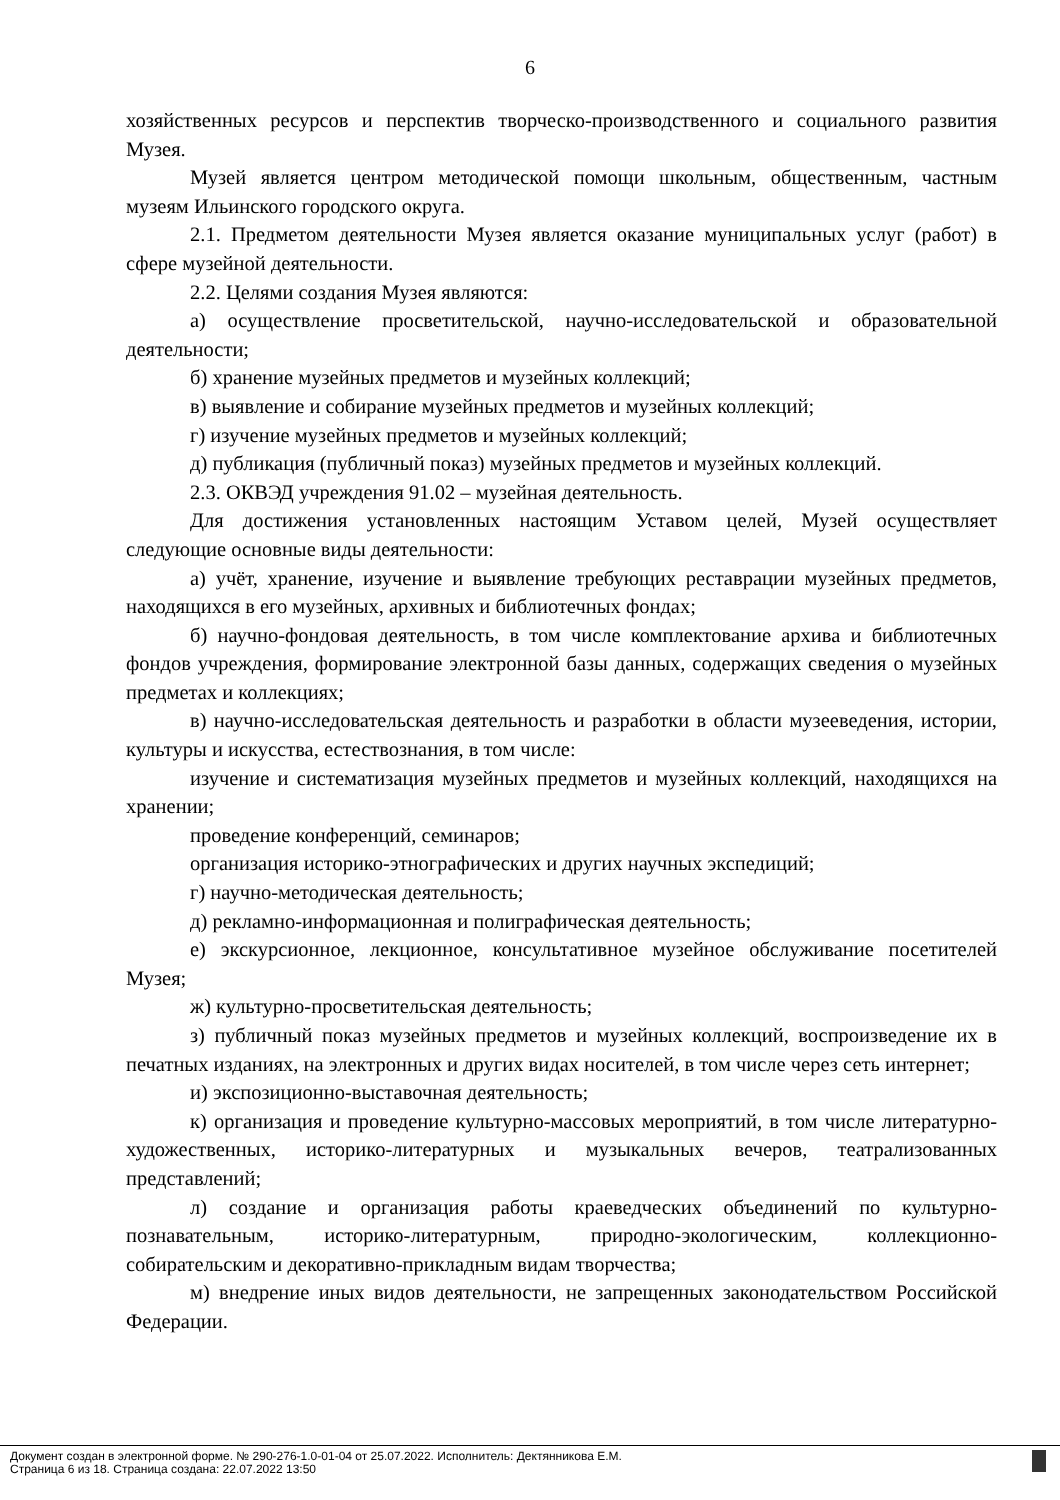6
хозяйственных ресурсов и перспектив творческо-производственного и социального развития Музея.
Музей является центром методической помощи школьным, общественным, частным музеям Ильинского городского округа.
2.1. Предметом деятельности Музея является оказание муниципальных услуг (работ) в сфере музейной деятельности.
2.2. Целями создания Музея являются:
а) осуществление просветительской, научно-исследовательской и образовательной деятельности;
б) хранение музейных предметов и музейных коллекций;
в) выявление и собирание музейных предметов и музейных коллекций;
г) изучение музейных предметов и музейных коллекций;
д) публикация (публичный показ) музейных предметов и музейных коллекций.
2.3. ОКВЭД учреждения 91.02 – музейная деятельность.
Для достижения установленных настоящим Уставом целей, Музей осуществляет следующие основные виды деятельности:
а) учёт, хранение, изучение и выявление требующих реставрации музейных предметов, находящихся в его музейных, архивных и библиотечных фондах;
б) научно-фондовая деятельность, в том числе комплектование архива и библиотечных фондов учреждения, формирование электронной базы данных, содержащих сведения о музейных предметах и коллекциях;
в) научно-исследовательская деятельность и разработки в области музееведения, истории, культуры и искусства, естествознания, в том числе:
изучение и систематизация музейных предметов и музейных коллекций, находящихся на хранении;
проведение конференций, семинаров;
организация историко-этнографических и других научных экспедиций;
г) научно-методическая деятельность;
д) рекламно-информационная и полиграфическая деятельность;
е) экскурсионное, лекционное, консультативное музейное обслуживание посетителей Музея;
ж) культурно-просветительская деятельность;
з) публичный показ музейных предметов и музейных коллекций, воспроизведение их в печатных изданиях, на электронных и других видах носителей, в том числе через сеть интернет;
и) экспозиционно-выставочная деятельность;
к) организация и проведение культурно-массовых мероприятий, в том числе литературно-художественных, историко-литературных и музыкальных вечеров, театрализованных представлений;
л) создание и организация работы краеведческих объединений по культурно-познавательным, историко-литературным, природно-экологическим, коллекционно-собирательским и декоративно-прикладным видам творчества;
м) внедрение иных видов деятельности, не запрещенных законодательством Российской Федерации.
Документ создан в электронной форме. № 290-276-1.0-01-04 от 25.07.2022. Исполнитель: Дектянникова Е.М.
Страница 6 из 18. Страница создана: 22.07.2022 13:50